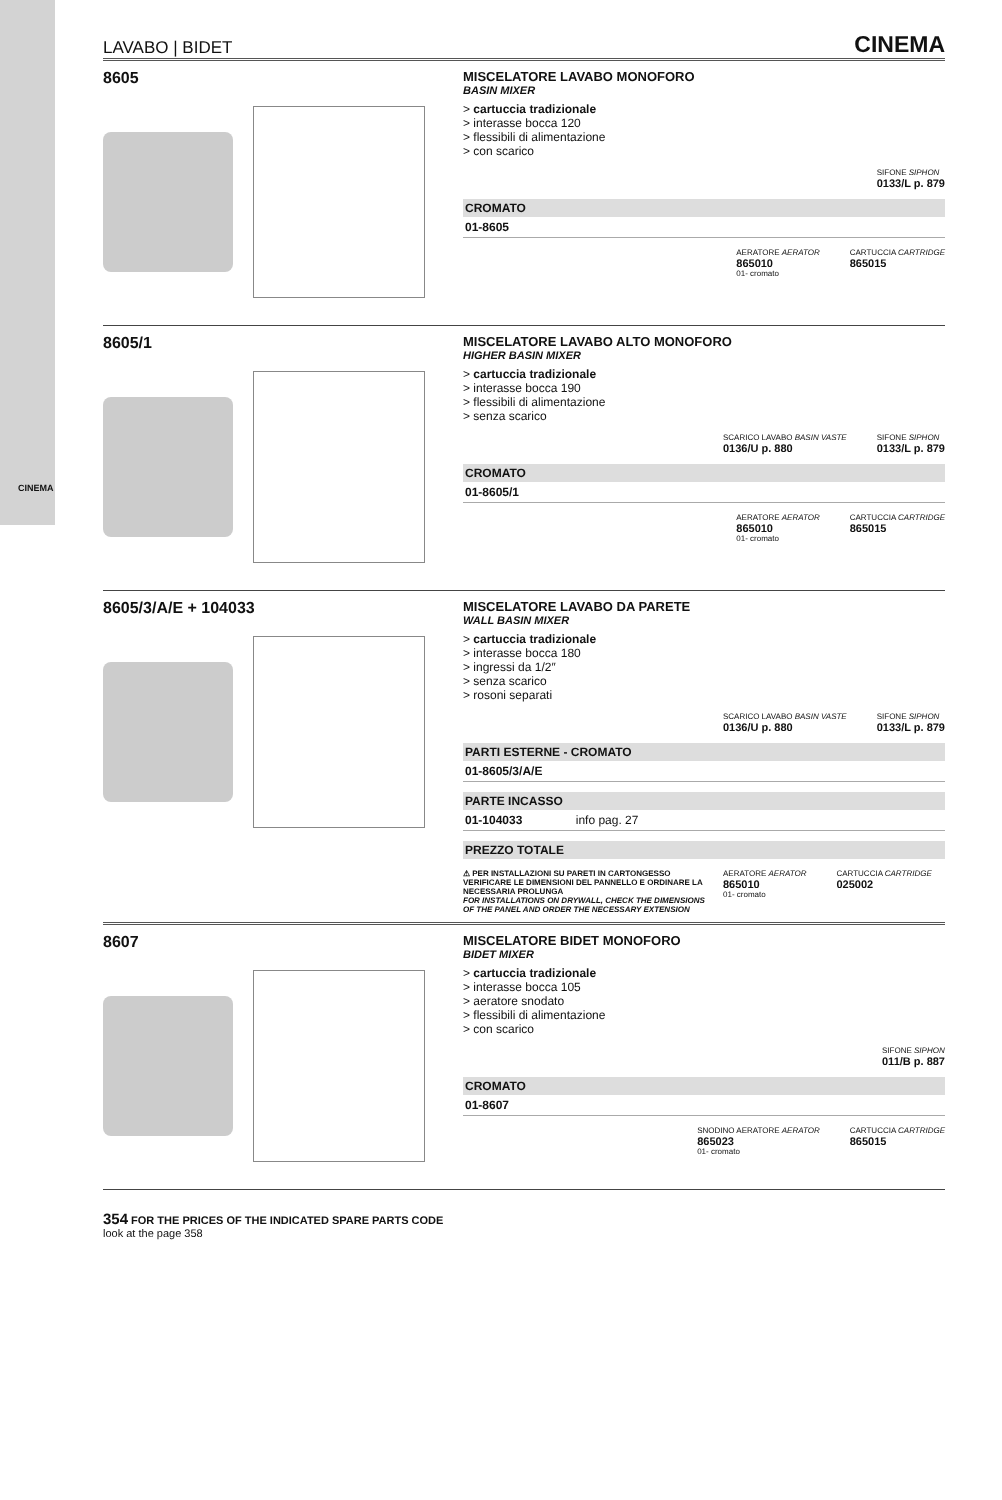CINEMA
LAVABO | BIDET CINEMA
8605
MISCELATORE LAVABO MONOFORO
BASIN MIXER
> cartuccia tradizionale
> interasse bocca 120
> flessibili di alimentazione
> con scarico
SIFONE SIPHON
0133/L p. 879
CROMATO
01-8605
AERATORE AERATOR
865010
01- cromato
CARTUCCIA CARTRIDGE
865015
8605/1
MISCELATORE LAVABO ALTO MONOFORO
HIGHER BASIN MIXER
> cartuccia tradizionale
> interasse bocca 190
> flessibili di alimentazione
> senza scarico
SCARICO LAVABO BASIN VASTE
0136/U p. 880
SIFONE SIPHON
0133/L p. 879
CROMATO
01-8605/1
AERATORE AERATOR
865010
01- cromato
CARTUCCIA CARTRIDGE
865015
8605/3/A/E + 104033
MISCELATORE LAVABO DA PARETE
WALL BASIN MIXER
> cartuccia tradizionale
> interasse bocca 180
> ingressi da 1/2″
> senza scarico
> rosoni separati
SCARICO LAVABO BASIN VASTE
0136/U p. 880
SIFONE SIPHON
0133/L p. 879
PARTI ESTERNE - CROMATO
01-8605/3/A/E
PARTE INCASSO
01-104033 info pag. 27
PREZZO TOTALE
⚠ PER INSTALLAZIONI SU PARETI IN CARTONGESSO VERIFICARE LE DIMENSIONI DEL PANNELLO E ORDINARE LA NECESSARIA PROLUNGA
FOR INSTALLATIONS ON DRYWALL, CHECK THE DIMENSIONS OF THE PANEL AND ORDER THE NECESSARY EXTENSION
AERATORE AERATOR
865010
01- cromato
CARTUCCIA CARTRIDGE
025002
8607
MISCELATORE BIDET MONOFORO
BIDET MIXER
> cartuccia tradizionale
> interasse bocca 105
> aeratore snodato
> flessibili di alimentazione
> con scarico
SIFONE SIPHON
011/B p. 887
CROMATO
01-8607
SNODINO AERATORE AERATOR
865023
01- cromato
CARTUCCIA CARTRIDGE
865015
354 FOR THE PRICES OF THE INDICATED SPARE PARTS CODE
look at the page 358